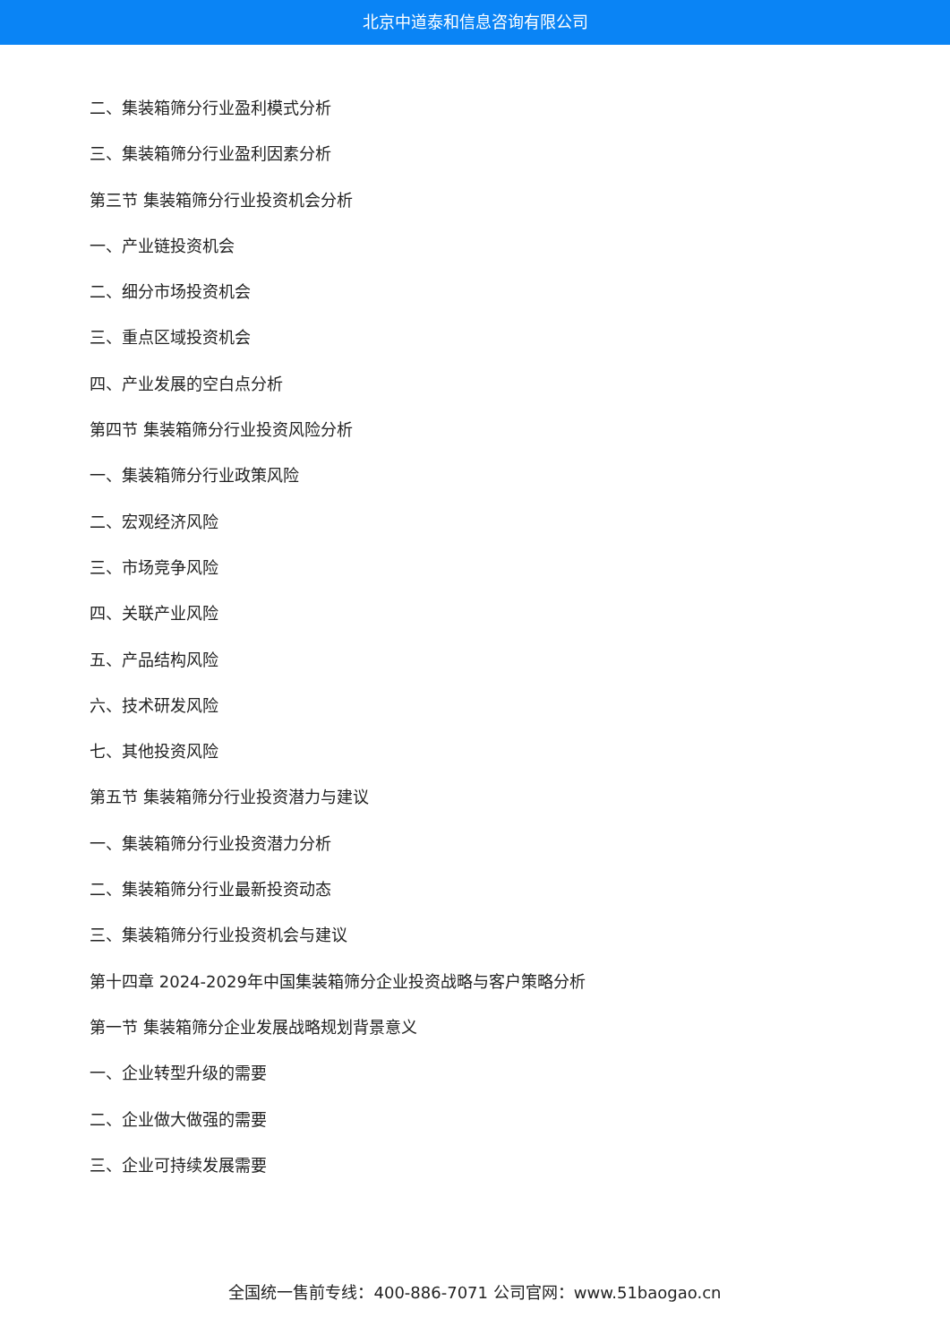北京中道泰和信息咨询有限公司
二、集装箱筛分行业盈利模式分析
三、集装箱筛分行业盈利因素分析
第三节 集装箱筛分行业投资机会分析
一、产业链投资机会
二、细分市场投资机会
三、重点区域投资机会
四、产业发展的空白点分析
第四节 集装箱筛分行业投资风险分析
一、集装箱筛分行业政策风险
二、宏观经济风险
三、市场竞争风险
四、关联产业风险
五、产品结构风险
六、技术研发风险
七、其他投资风险
第五节 集装箱筛分行业投资潜力与建议
一、集装箱筛分行业投资潜力分析
二、集装箱筛分行业最新投资动态
三、集装箱筛分行业投资机会与建议
第十四章 2024-2029年中国集装箱筛分企业投资战略与客户策略分析
第一节 集装箱筛分企业发展战略规划背景意义
一、企业转型升级的需要
二、企业做大做强的需要
三、企业可持续发展需要
全国统一售前专线：400-886-7071 公司官网：www.51baogao.cn